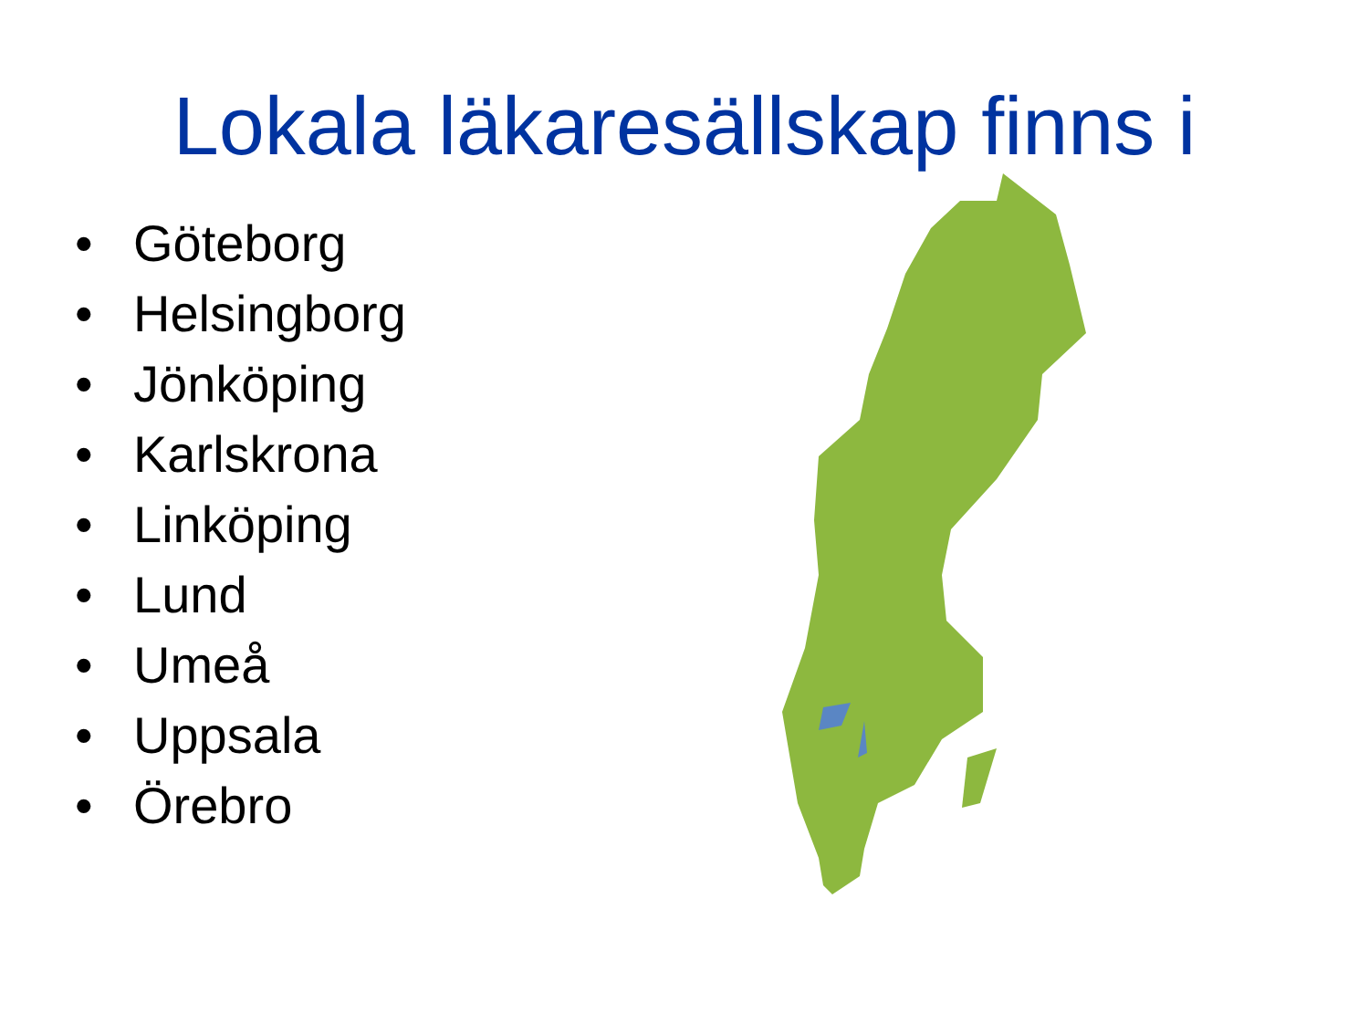Lokala läkaresällskap finns i
• Göteborg
• Helsingborg
• Jönköping
• Karlskrona
• Linköping
• Lund
• Umeå
• Uppsala
• Örebro